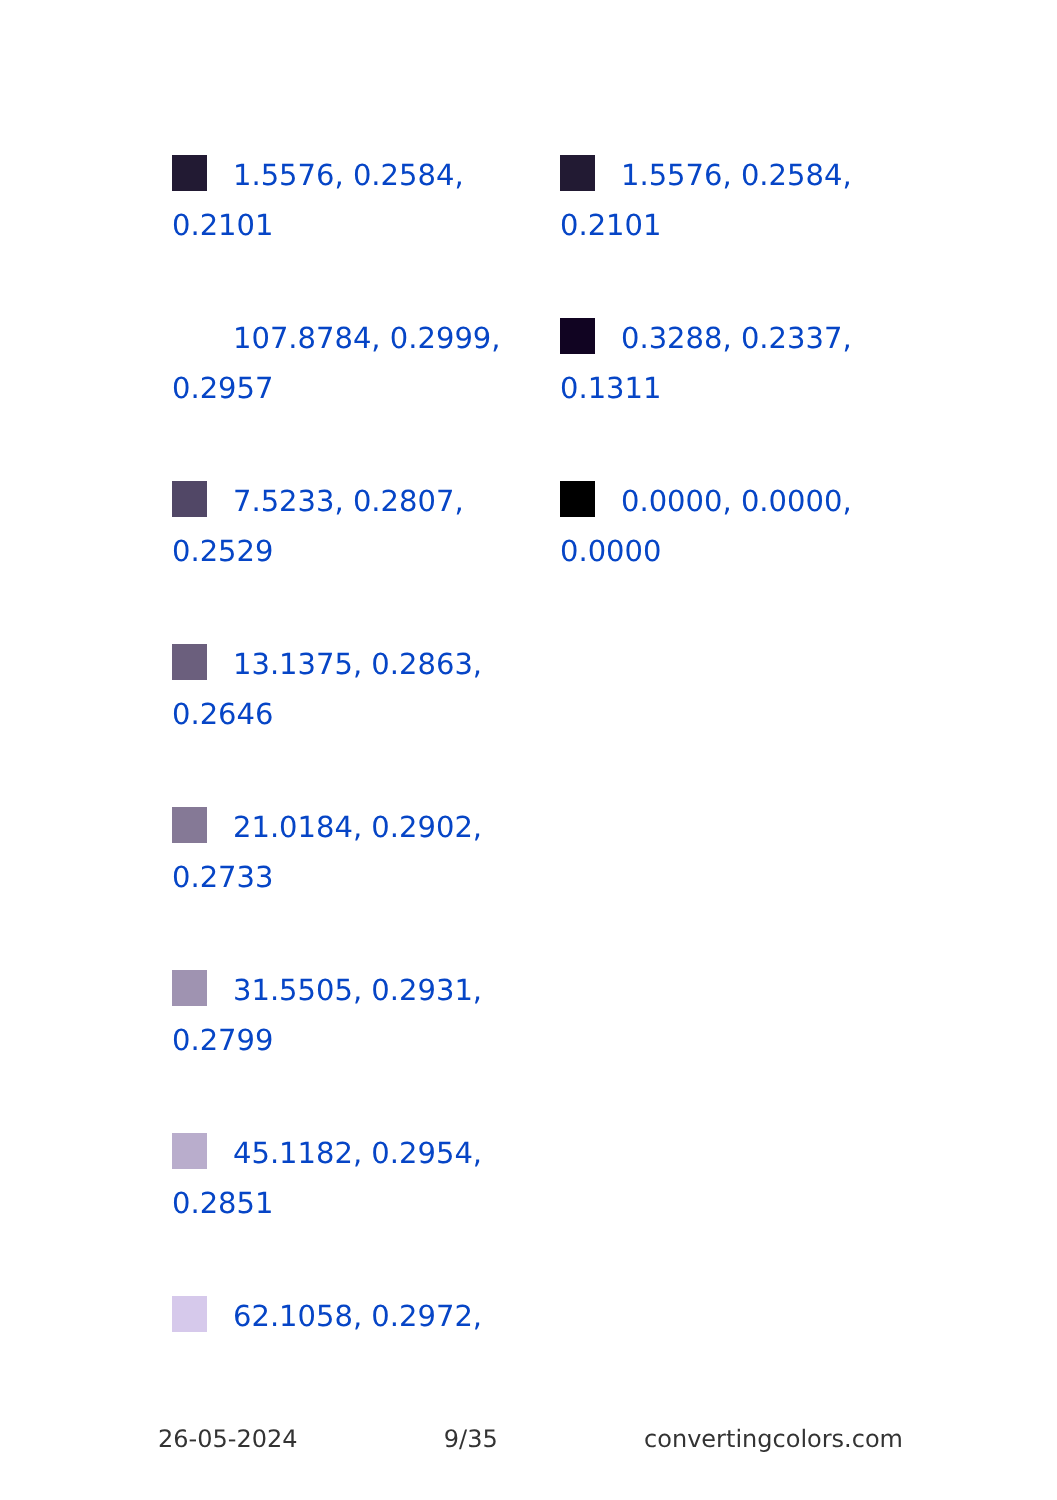1.5576, 0.2584, 0.2101
107.8784, 0.2999, 0.2957
7.5233, 0.2807, 0.2529
13.1375, 0.2863, 0.2646
21.0184, 0.2902, 0.2733
31.5505, 0.2931, 0.2799
45.1182, 0.2954, 0.2851
62.1058, 0.2972,
1.5576, 0.2584, 0.2101
0.3288, 0.2337, 0.1311
0.0000, 0.0000, 0.0000
26-05-2024 9/35 convertingcolors.com